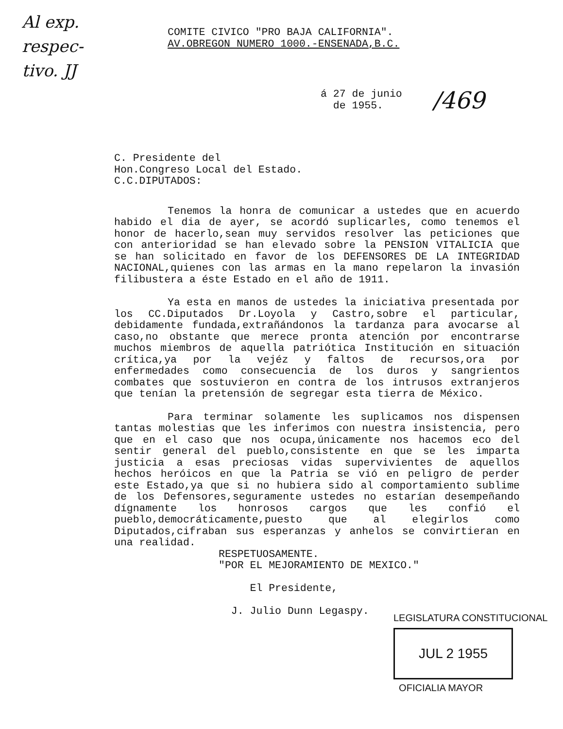Al exp. respec-
tivo. JJ
/469
COMITE CIVICO "PRO BAJA CALIFORNIA".
AV.OBREGON NUMERO 1000.-ENSENADA,B.C.
á 27 de junio
de 1955.
C. Presidente del
Hon.Congreso Local del Estado.
C.C.DIPUTADOS:
Tenemos la honra de comunicar a ustedes que en acuerdo habido el dia de ayer, se acordó suplicarles, como tenemos el honor de hacerlo,sean muy servidos resolver las peticiones que con anterioridad se han elevado sobre la PENSION VITALICIA que se han solicitado en favor de los DEFENSORES DE LA INTEGRIDAD NACIONAL,quienes con las armas en la mano repelaron la invasión filibustera a éste Estado en el año de 1911.
Ya esta en manos de ustedes la iniciativa presentada por los CC.Diputados Dr.Loyola y Castro,sobre el particular, debidamente fundada,extrañándonos la tardanza para avocarse al caso,no obstante que merece pronta atención por encontrarse muchos miembros de aquella patriótica Institución en situación crítica,ya por la vejéz y faltos de recursos,ora por enfermedades como consecuencia de los duros y sangrientos combates que sostuvieron en contra de los intrusos extranjeros que tenían la pretensión de segregar esta tierra de México.
Para terminar solamente les suplicamos nos dispensen tantas molestias que les inferimos con nuestra insistencia, pero que en el caso que nos ocupa,únicamente nos hacemos eco del sentir general del pueblo,consistente en que se les imparta justicia a esas preciosas vidas supervivientes de aquellos hechos heróicos en que la Patria se vió en peligro de perder este Estado,ya que si no hubiera sido al comportamiento sublime de los Defensores,seguramente ustedes no estarían desempeñando dígnamente los honrosos cargos que les confió el pueblo,democráticamente,puesto que al elegirlos como Diputados,cifraban sus esperanzas y anhelos se convirtieran en una realidad.
RESPETUOSAMENTE.
"POR EL MEJORAMIENTO DE MEXICO."
El Presidente,
J. Julio Dunn Legaspy.
LEGISLATURA CONSTITUCIONAL
JUL 2 1955
OFICIALIA MAYOR